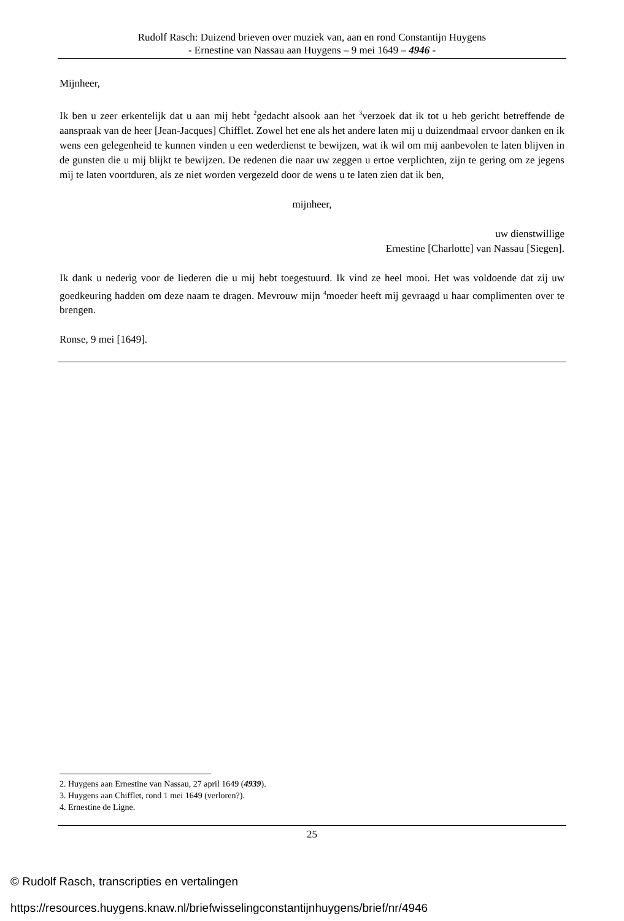Rudolf Rasch: Duizend brieven over muziek van, aan en rond Constantijn Huygens
- Ernestine van Nassau aan Huygens – 9 mei 1649 – 4946 -
Mijnheer,
Ik ben u zeer erkentelijk dat u aan mij hebt <sup>2</sup>gedacht alsook aan het <sup>3</sup>verzoek dat ik tot u heb gericht betreffende de aanspraak van de heer [Jean-Jacques] Chifflet. Zowel het ene als het andere laten mij u duizendmaal ervoor danken en ik wens een gelegenheid te kunnen vinden u een wederdienst te bewijzen, wat ik wil om mij aanbevolen te laten blijven in de gunsten die u mij blijkt te bewijzen. De redenen die naar uw zeggen u ertoe verplichten, zijn te gering om ze jegens mij te laten voortduren, als ze niet worden vergezeld door de wens u te laten zien dat ik ben,
mijnheer,
uw dienstwillige
Ernestine [Charlotte] van Nassau [Siegen].
Ik dank u nederig voor de liederen die u mij hebt toegestuurd. Ik vind ze heel mooi. Het was voldoende dat zij uw goedkeuring hadden om deze naam te dragen. Mevrouw mijn <sup>4</sup>moeder heeft mij gevraagd u haar complimenten over te brengen.
Ronse, 9 mei [1649].
2. Huygens aan Ernestine van Nassau, 27 april 1649 (4939).
3. Huygens aan Chifflet, rond 1 mei 1649 (verloren?).
4. Ernestine de Ligne.
25
© Rudolf Rasch, transcripties en vertalingen
https://resources.huygens.knaw.nl/briefwisselingconstantijnhuygens/brief/nr/4946